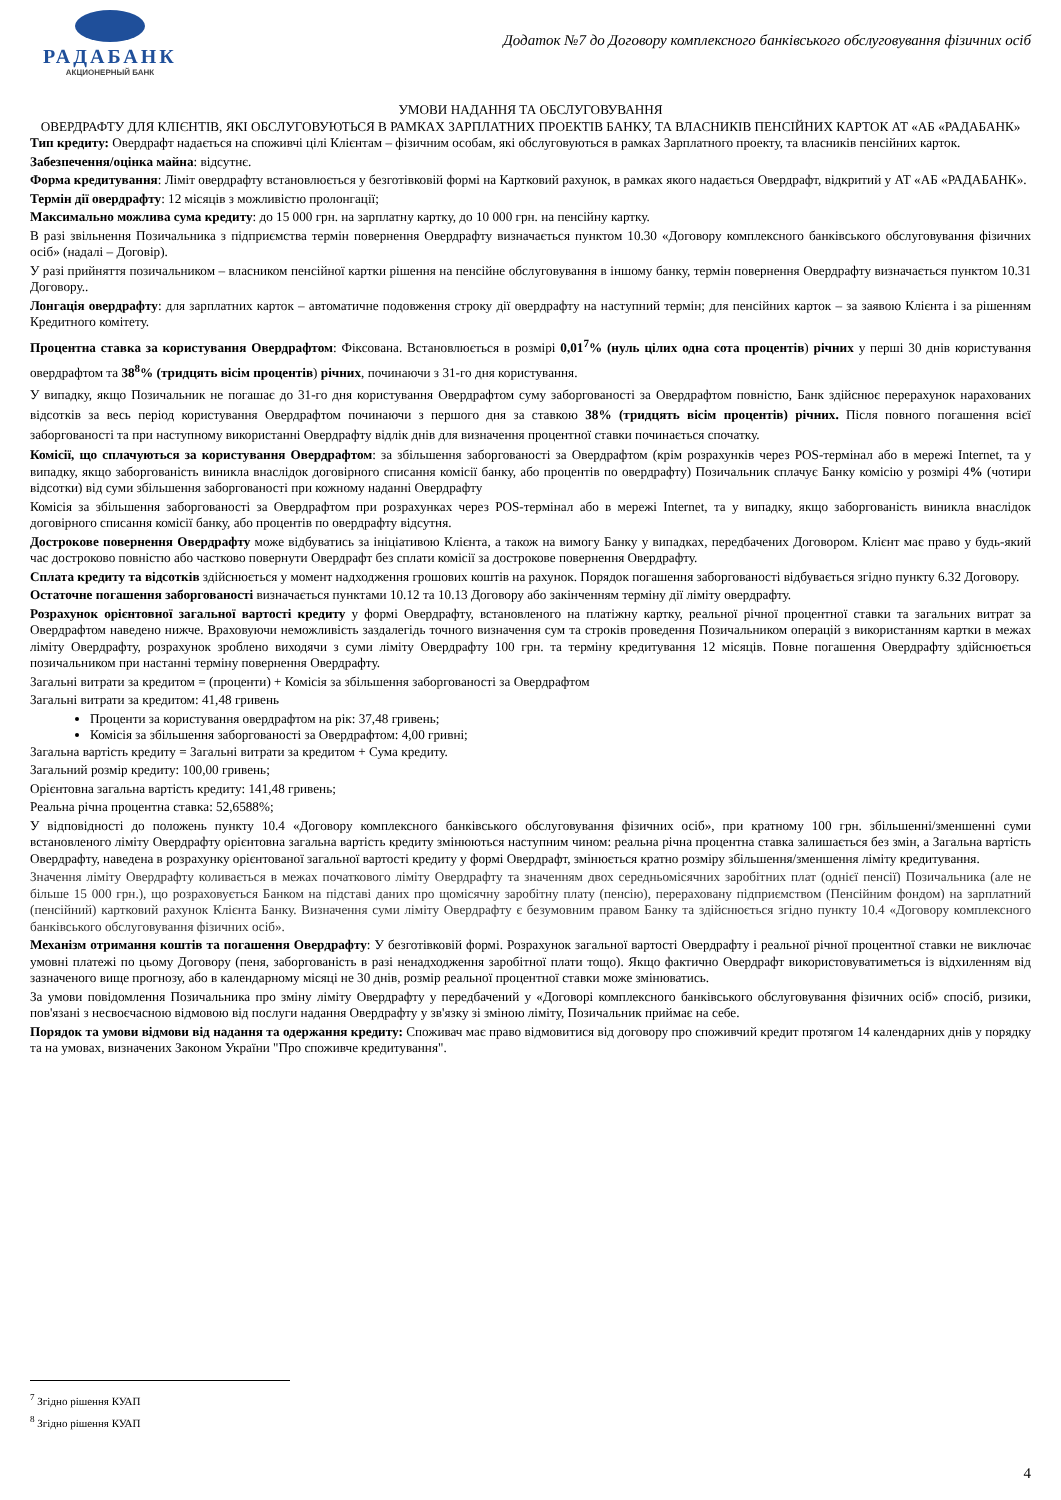РАДАБАНК
АКЦИОНЕРНЫЙ БАНК
Додаток №7 до Договору комплексного банківського обслуговування фізичних осіб
УМОВИ НАДАННЯ ТА ОБСЛУГОВУВАННЯ
ОВЕРДРАФТУ ДЛЯ КЛІЄНТІВ, ЯКІ ОБСЛУГОВУЮТЬСЯ В РАМКАХ ЗАРПЛАТНИХ ПРОЕКТІВ БАНКУ, ТА ВЛАСНИКІВ ПЕНСІЙНИХ КАРТОК АТ «АБ «РАДАБАНК»
Тип кредиту: Овердрафт надається на споживчі цілі Клієнтам – фізичним особам, які обслуговуються в рамках Зарплатного проекту, та власників пенсійних карток.
Забезпечення/оцінка майна: відсутнє.
Форма кредитування: Ліміт овердрафту встановлюється у безготівковій формі на Картковий рахунок, в рамках якого надається Овердрафт, відкритий у АТ «АБ «РАДАБАНК».
Термін дії овердрафту: 12 місяців з можливістю пролонгації;
Максимально можлива сума кредиту: до 15 000 грн. на зарплатну картку, до 10 000 грн. на пенсійну картку.
В разі звільнення Позичальника з підприємства термін повернення Овердрафту визначається пунктом 10.30 «Договору комплексного банківського обслуговування фізичних осіб» (надалі – Договір).
У разі прийняття позичальником – власником пенсійної картки рішення на пенсійне обслуговування в іншому банку, термін повернення Овердрафту визначається пунктом 10.31 Договору..
Лонгація овердрафту: для зарплатних карток – автоматичне подовження строку дії овердрафту на наступний термін; для пенсійних карток – за заявою Клієнта і за рішенням Кредитного комітету.
Процентна ставка за користування Овердрафтом: Фіксована. Встановлюється в розмірі 0,01<sup>7</sup>% (нуль цілих одна сота процентів) річних у перші 30 днів користування овердрафтом та 38<sup>8</sup>% (тридцять вісім процентів) річних, починаючи з 31-го дня користування.
У випадку, якщо Позичальник не погашає до 31-го дня користування Овердрафтом суму заборгованості за Овердрафтом повністю, Банк здійснює перерахунок нарахованих відсотків за весь період користування Овердрафтом починаючи з першого дня за ставкою 38% (тридцять вісім процентів) річних. Після повного погашення всієї заборгованості та при наступному використанні Овердрафту відлік днів для визначення процентної ставки починається спочатку.
Комісії, що сплачуються за користування Овердрафтом: за збільшення заборгованості за Овердрафтом (крім розрахунків через POS-термінал або в мережі Internet, та у випадку, якщо заборгованість виникла внаслідок договірного списання комісії банку, або процентів по овердрафту) Позичальник сплачує Банку комісію у розмірі 4% (чотири відсотки) від суми збільшення заборгованості при кожному наданні Овердрафту
Комісія за збільшення заборгованості за Овердрафтом при розрахунках через POS-термінал або в мережі Internet, та у випадку, якщо заборгованість виникла внаслідок договірного списання комісії банку, або процентів по овердрафту відсутня.
Дострокове повернення Овердрафту може відбуватись за ініціативою Клієнта, а також на вимогу Банку у випадках, передбачених Договором. Клієнт має право у будь-який час достроково повністю або частково повернути Овердрафт без сплати комісії за дострокове повернення Овердрафту.
Сплата кредиту та відсотків здійснюється у момент надходження грошових коштів на рахунок. Порядок погашення заборгованості відбувається згідно пункту 6.32 Договору.
Остаточне погашення заборгованості визначається пунктами 10.12 та 10.13 Договору або закінченням терміну дії ліміту овердрафту.
Розрахунок орієнтовної загальної вартості кредиту у формі Овердрафту, встановленого на платіжну картку, реальної річної процентної ставки та загальних витрат за Овердрафтом наведено нижче. Враховуючи неможливість заздалегідь точного визначення сум та строків проведення Позичальником операцій з використанням картки в межах ліміту Овердрафту, розрахунок зроблено виходячи з суми ліміту Овердрафту 100 грн. та терміну кредитування 12 місяців. Повне погашення Овердрафту здійснюється позичальником при настанні терміну повернення Овердрафту.
Загальні витрати за кредитом = (проценти) + Комісія за збільшення заборгованості за Овердрафтом
Загальні витрати за кредитом: 41,48 гривень
Проценти за користування овердрафтом на рік: 37,48 гривень;
Комісія за збільшення заборгованості за Овердрафтом: 4,00 гривні;
Загальна вартість кредиту = Загальні витрати за кредитом + Сума кредиту.
Загальний розмір кредиту: 100,00 гривень;
Орієнтовна загальна вартість кредиту: 141,48 гривень;
Реальна річна процентна ставка: 52,6588%;
У відповідності до положень пункту 10.4 «Договору комплексного банківського обслуговування фізичних осіб», при кратному 100 грн. збільшенні/зменшенні суми встановленого ліміту Овердрафту орієнтовна загальна вартість кредиту змінюються наступним чином: реальна річна процентна ставка залишається без змін, а Загальна вартість Овердрафту, наведена в розрахунку орієнтованої загальної вартості кредиту у формі Овердрафт, змінюється кратно розміру збільшення/зменшення ліміту кредитування.
Значення ліміту Овердрафту коливається в межах початкового ліміту Овердрафту та значенням двох середньомісячних заробітних плат (однієї пенсії) Позичальника (але не більше 15 000 грн.), що розраховується Банком на підставі даних про щомісячну заробітну плату (пенсію), перераховану підприємством (Пенсійним фондом) на зарплатний (пенсійний) картковий рахунок Клієнта Банку. Визначення суми ліміту Овердрафту є безумовним правом Банку та здійснюється згідно пункту 10.4 «Договору комплексного банківського обслуговування фізичних осіб».
Механізм отримання коштів та погашення Овердрафту: У безготівковій формі. Розрахунок загальної вартості Овердрафту і реальної річної процентної ставки не виключає умовні платежі по цьому Договору (пеня, заборгованість в разі ненадходження заробітної плати тощо). Якщо фактично Овердрафт використовуватиметься із відхиленням від зазначеного вище прогнозу, або в календарному місяці не 30 днів, розмір реальної процентної ставки може змінюватись.
За умови повідомлення Позичальника про зміну ліміту Овердрафту у передбачений у «Договорі комплексного банківського обслуговування фізичних осіб» спосіб, ризики, пов'язані з несвоєчасною відмовою від послуги надання Овердрафту у зв'язку зі зміною ліміту, Позичальник приймає на себе.
Порядок та умови відмови від надання та одержання кредиту: Споживач має право відмовитися від договору про споживчий кредит протягом 14 календарних днів у порядку та на умовах, визначених Законом України "Про споживче кредитування".
<sup>7</sup> Згідно рішення КУАП
<sup>8</sup> Згідно рішення КУАП
4